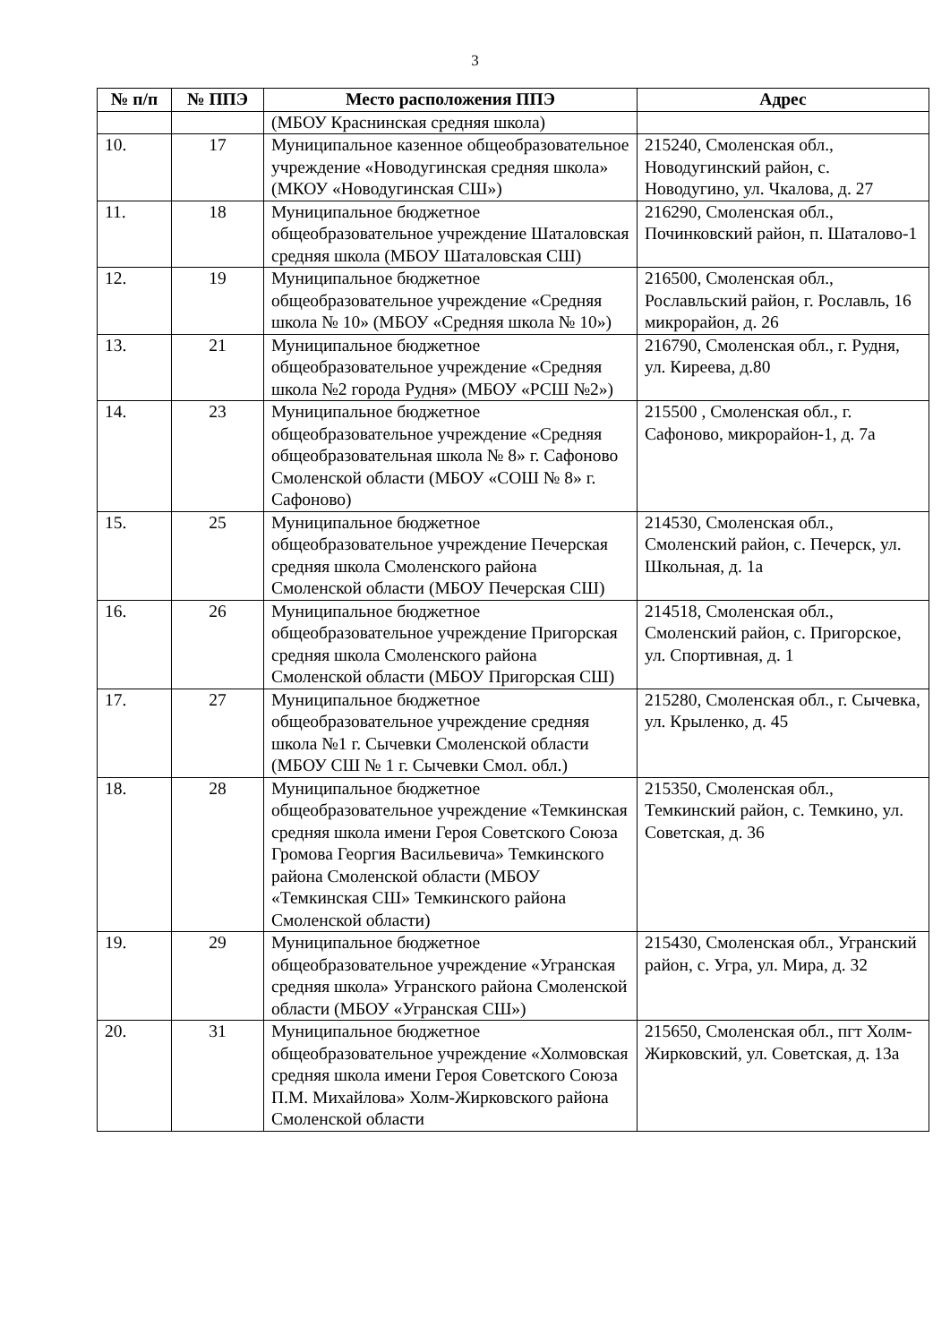3
| № п/п | № ППЭ | Место расположения ППЭ | Адрес |
| --- | --- | --- | --- |
| | | (МБОУ Краснинская средняя школа) | |
| 10. | 17 | Муниципальное казенное общеобразовательное учреждение «Новодугинская средняя школа» (МКОУ «Новодугинская СШ») | 215240, Смоленская обл., Новодугинский район, с. Новодугино, ул. Чкалова, д. 27 |
| 11. | 18 | Муниципальное бюджетное общеобразовательное учреждение Шаталовская средняя школа (МБОУ Шаталовская СШ) | 216290, Смоленская обл., Починковский район, п. Шаталово-1 |
| 12. | 19 | Муниципальное бюджетное общеобразовательное учреждение «Средняя школа № 10» (МБОУ «Средняя школа № 10») | 216500, Смоленская обл., Рославльский район, г. Рославль, 16 микрорайон, д. 26 |
| 13. | 21 | Муниципальное бюджетное общеобразовательное учреждение «Средняя школа №2 города Рудня» (МБОУ «РСШ №2») | 216790, Смоленская обл., г. Рудня, ул. Киреева, д.80 |
| 14. | 23 | Муниципальное бюджетное общеобразовательное учреждение «Средняя общеобразовательная школа № 8» г. Сафоново Смоленской области (МБОУ «СОШ № 8» г. Сафоново) | 215500 , Смоленская обл., г. Сафоново, микрорайон-1, д. 7а |
| 15. | 25 | Муниципальное бюджетное общеобразовательное учреждение Печерская средняя школа Смоленского района Смоленской области (МБОУ Печерская СШ) | 214530, Смоленская обл., Смоленский район, с. Печерск, ул. Школьная, д. 1а |
| 16. | 26 | Муниципальное бюджетное общеобразовательное учреждение Пригорская средняя школа Смоленского района Смоленской области (МБОУ Пригорская СШ) | 214518, Смоленская обл., Смоленский район, с. Пригорское, ул. Спортивная, д. 1 |
| 17. | 27 | Муниципальное бюджетное общеобразовательное учреждение средняя школа №1 г. Сычевки Смоленской области (МБОУ СШ № 1 г. Сычевки Смол. обл.) | 215280, Смоленская обл., г. Сычевка, ул. Крыленко, д. 45 |
| 18. | 28 | Муниципальное бюджетное общеобразовательное учреждение «Темкинская средняя школа имени Героя Советского Союза Громова Георгия Васильевича» Темкинского района Смоленской области (МБОУ «Темкинская СШ» Темкинского района Смоленской области) | 215350, Смоленская обл., Темкинский район, с. Темкино, ул. Советская, д. 36 |
| 19. | 29 | Муниципальное бюджетное общеобразовательное учреждение «Угранская средняя школа» Угранского района Смоленской области (МБОУ «Угранская СШ») | 215430, Смоленская обл., Угранский район, с. Угра, ул. Мира, д. 32 |
| 20. | 31 | Муниципальное бюджетное общеобразовательное учреждение «Холмовская средняя школа имени Героя Советского Союза П.М. Михайлова» Холм-Жирковского района Смоленской области | 215650, Смоленская обл., пгт Холм-Жирковский, ул. Советская, д. 13а |